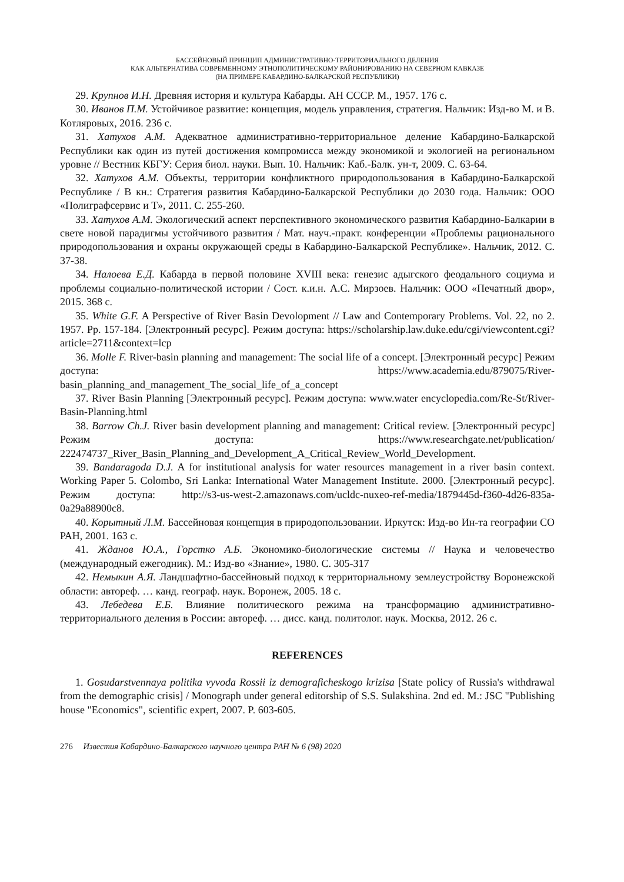БАССЕЙНОВЫЙ ПРИНЦИП АДМИНИСТРАТИВНО-ТЕРРИТОРИАЛЬНОГО ДЕЛЕНИЯ
КАК АЛЬТЕРНАТИВА СОВРЕМЕННОМУ ЭТНОПОЛИТИЧЕСКОМУ РАЙОНИРОВАНИЮ НА СЕВЕРНОМ КАВКАЗЕ
(НА ПРИМЕРЕ КАБАРДИНО-БАЛКАРСКОЙ РЕСПУБЛИКИ)
29. Крупнов И.Н. Древняя история и культура Кабарды. АН СССР. М., 1957. 176 с.
30. Иванов П.М. Устойчивое развитие: концепция, модель управления, стратегия. Нальчик: Изд-во М. и В. Котляровых, 2016. 236 с.
31. Хатухов А.М. Адекватное административно-территориальное деление Кабардино-Балкарской Республики как один из путей достижения компромисса между экономикой и экологией на региональном уровне // Вестник КБГУ: Серия биол. науки. Вып. 10. Нальчик: Каб.-Балк. ун-т, 2009. С. 63-64.
32. Хатухов А.М. Объекты, территории конфликтного природопользования в Кабардино-Балкарской Республике / В кн.: Стратегия развития Кабардино-Балкарской Республики до 2030 года. Нальчик: ООО «Полиграфсервис и Т», 2011. С. 255-260.
33. Хатухов А.М. Экологический аспект перспективного экономического развития Кабардино-Балкарии в свете новой парадигмы устойчивого развития / Мат. науч.-практ. конференции «Проблемы рационального природопользования и охраны окружающей среды в Кабардино-Балкарской Республике». Нальчик, 2012. С. 37-38.
34. Налоева Е.Д. Кабарда в первой половине XVIII века: генезис адыгского феодального социума и проблемы социально-политической истории / Сост. к.и.н. А.С. Мирзоев. Нальчик: ООО «Печатный двор», 2015. 368 с.
35. White G.F. A Perspective of River Basin Devolopment // Law and Contemporary Problems. Vol. 22, no 2. 1957. Pp. 157-184. [Электронный ресурс]. Режим доступа: https://scholarship.law.duke.edu/cgi/viewcontent.cgi?article=2711&context=lcp
36. Molle F. River-basin planning and management: The social life of a concept. [Электронный ресурс] Режим доступа: https://www.academia.edu/879075/River-basin_planning_and_management_The_social_life_of_a_concept
37. River Basin Planning [Электронный ресурс]. Режим доступа: www.water encyclopedia.com/Re-St/River-Basin-Planning.html
38. Barrow Ch.J. River basin development planning and management: Critical review. [Электронный ресурс] Режим доступа: https://www.researchgate.net/publication/ 222474737_River_Basin_Planning_and_Development_A_Critical_Review_World_Development.
39. Bandaragoda D.J. A for institutional analysis for water resources management in a river basin context. Working Paper 5. Colombo, Sri Lanka: International Water Management Institute. 2000. [Электронный ресурс]. Режим доступа: http://s3-us-west-2.amazonaws.com/ucldc-nuxeo-ref-media/1879445d-f360-4d26-835a-0a29a88900c8.
40. Корытный Л.М. Бассейновая концепция в природопользовании. Иркутск: Изд-во Ин-та географии СО РАН, 2001. 163 с.
41. Жданов Ю.А., Горстко А.Б. Экономико-биологические системы // Наука и человечество (международный ежегодник). М.: Изд-во «Знание», 1980. С. 305-317
42. Немыкин А.Я. Ландшафтно-бассейновый подход к территориальному землеустройству Воронежской области: автореф. … канд. географ. наук. Воронеж, 2005. 18 с.
43. Лебедева Е.Б. Влияние политического режима на трансформацию административно-территориального деления в России: автореф. … дисс. канд. политолог. наук. Москва, 2012. 26 с.
REFERENCES
1. Gosudarstvennaya politika vyvoda Rossii iz demograficheskogo krizisa [State policy of Russia's withdrawal from the demographic crisis] / Monograph under general editorship of S.S. Sulakshina. 2nd ed. M.: JSC "Publishing house "Economics", scientific expert, 2007. P. 603-605.
276 Известия Кабардино-Балкарского научного центра РАН № 6 (98) 2020